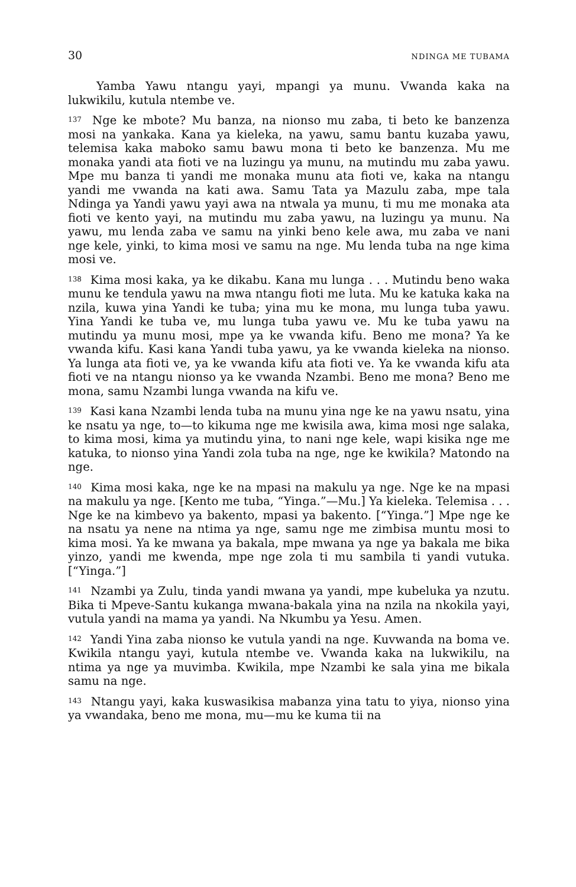30 NDINGA ME TUBAMA
Yamba Yawu ntangu yayi, mpangi ya munu. Vwanda kaka na lukwikilu, kutula ntembe ve.
<sup>137</sup> Nge ke mbote? Mu banza, na nionso mu zaba, ti beto ke banzenza mosi na yankaka. Kana ya kieleka, na yawu, samu bantu kuzaba yawu, telemisa kaka maboko samu bawu mona ti beto ke banzenza. Mu me monaka yandi ata fioti ve na luzingu ya munu, na mutindu mu zaba yawu. Mpe mu banza ti yandi me monaka munu ata fioti ve, kaka na ntangu yandi me vwanda na kati awa. Samu Tata ya Mazulu zaba, mpe tala Ndinga ya Yandi yawu yayi awa na ntwala ya munu, ti mu me monaka ata fioti ve kento yayi, na mutindu mu zaba yawu, na luzingu ya munu. Na yawu, mu lenda zaba ve samu na yinki beno kele awa, mu zaba ve nani nge kele, yinki, to kima mosi ve samu na nge. Mu lenda tuba na nge kima mosi ve.
<sup>138</sup> Kima mosi kaka, ya ke dikabu. Kana mu lunga . . . Mutindu beno waka munu ke tendula yawu na mwa ntangu fioti me luta. Mu ke katuka kaka na nzila, kuwa yina Yandi ke tuba; yina mu ke mona, mu lunga tuba yawu. Yina Yandi ke tuba ve, mu lunga tuba yawu ve. Mu ke tuba yawu na mutindu ya munu mosi, mpe ya ke vwanda kifu. Beno me mona? Ya ke vwanda kifu. Kasi kana Yandi tuba yawu, ya ke vwanda kieleka na nionso. Ya lunga ata fioti ve, ya ke vwanda kifu ata fioti ve. Ya ke vwanda kifu ata fioti ve na ntangu nionso ya ke vwanda Nzambi. Beno me mona? Beno me mona, samu Nzambi lunga vwanda na kifu ve.
<sup>139</sup> Kasi kana Nzambi lenda tuba na munu yina nge ke na yawu nsatu, yina ke nsatu ya nge, to—to kikuma nge me kwisila awa, kima mosi nge salaka, to kima mosi, kima ya mutindu yina, to nani nge kele, wapi kisika nge me katuka, to nionso yina Yandi zola tuba na nge, nge ke kwikila? Matondo na nge.
<sup>140</sup> Kima mosi kaka, nge ke na mpasi na makulu ya nge. Nge ke na mpasi na makulu ya nge. [Kento me tuba, “Yinga.”—Mu.] Ya kieleka. Telemisa . . . Nge ke na kimbevo ya bakento, mpasi ya bakento. [“Yinga.”] Mpe nge ke na nsatu ya nene na ntima ya nge, samu nge me zimbisa muntu mosi to kima mosi. Ya ke mwana ya bakala, mpe mwana ya nge ya bakala me bika yinzo, yandi me kwenda, mpe nge zola ti mu sambila ti yandi vutuka. [“Yinga.”]
<sup>141</sup> Nzambi ya Zulu, tinda yandi mwana ya yandi, mpe kubeluka ya nzutu. Bika ti Mpeve-Santu kukanga mwana-bakala yina na nzila na nkokila yayi, vutula yandi na mama ya yandi. Na Nkumbu ya Yesu. Amen.
<sup>142</sup> Yandi Yina zaba nionso ke vutula yandi na nge. Kuvwanda na boma ve. Kwikila ntangu yayi, kutula ntembe ve. Vwanda kaka na lukwikilu, na ntima ya nge ya muvimba. Kwikila, mpe Nzambi ke sala yina me bikala samu na nge.
<sup>143</sup> Ntangu yayi, kaka kuswasikisa mabanza yina tatu to yiya, nionso yina ya vwandaka, beno me mona, mu—mu ke kuma tii na